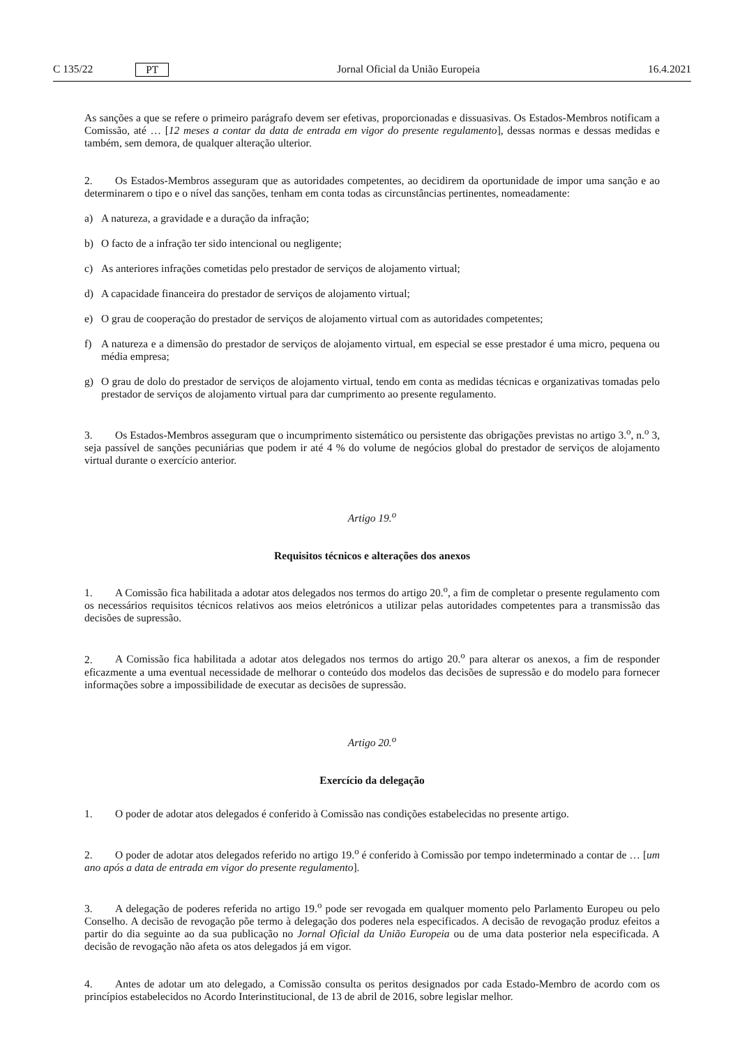C 135/22 PT Jornal Oficial da União Europeia 16.4.2021
As sanções a que se refere o primeiro parágrafo devem ser efetivas, proporcionadas e dissuasivas. Os Estados-Membros notificam a Comissão, até … [12 meses a contar da data de entrada em vigor do presente regulamento], dessas normas e dessas medidas e também, sem demora, de qualquer alteração ulterior.
2. Os Estados-Membros asseguram que as autoridades competentes, ao decidirem da oportunidade de impor uma sanção e ao determinarem o tipo e o nível das sanções, tenham em conta todas as circunstâncias pertinentes, nomeadamente:
a) A natureza, a gravidade e a duração da infração;
b) O facto de a infração ter sido intencional ou negligente;
c) As anteriores infrações cometidas pelo prestador de serviços de alojamento virtual;
d) A capacidade financeira do prestador de serviços de alojamento virtual;
e) O grau de cooperação do prestador de serviços de alojamento virtual com as autoridades competentes;
f) A natureza e a dimensão do prestador de serviços de alojamento virtual, em especial se esse prestador é uma micro, pequena ou média empresa;
g) O grau de dolo do prestador de serviços de alojamento virtual, tendo em conta as medidas técnicas e organizativas tomadas pelo prestador de serviços de alojamento virtual para dar cumprimento ao presente regulamento.
3. Os Estados-Membros asseguram que o incumprimento sistemático ou persistente das obrigações previstas no artigo 3.<sup>o</sup>, n.<sup>o</sup> 3, seja passível de sanções pecuniárias que podem ir até 4 % do volume de negócios global do prestador de serviços de alojamento virtual durante o exercício anterior.
Artigo 19.<sup>o</sup>
Requisitos técnicos e alterações dos anexos
1. A Comissão fica habilitada a adotar atos delegados nos termos do artigo 20.<sup>o</sup>, a fim de completar o presente regulamento com os necessários requisitos técnicos relativos aos meios eletrónicos a utilizar pelas autoridades competentes para a transmissão das decisões de supressão.
2. A Comissão fica habilitada a adotar atos delegados nos termos do artigo 20.<sup>o</sup> para alterar os anexos, a fim de responder eficazmente a uma eventual necessidade de melhorar o conteúdo dos modelos das decisões de supressão e do modelo para fornecer informações sobre a impossibilidade de executar as decisões de supressão.
Artigo 20.<sup>o</sup>
Exercício da delegação
1. O poder de adotar atos delegados é conferido à Comissão nas condições estabelecidas no presente artigo.
2. O poder de adotar atos delegados referido no artigo 19.<sup>o</sup> é conferido à Comissão por tempo indeterminado a contar de … [um ano após a data de entrada em vigor do presente regulamento].
3. A delegação de poderes referida no artigo 19.<sup>o</sup> pode ser revogada em qualquer momento pelo Parlamento Europeu ou pelo Conselho. A decisão de revogação põe termo à delegação dos poderes nela especificados. A decisão de revogação produz efeitos a partir do dia seguinte ao da sua publicação no Jornal Oficial da União Europeia ou de uma data posterior nela especificada. A decisão de revogação não afeta os atos delegados já em vigor.
4. Antes de adotar um ato delegado, a Comissão consulta os peritos designados por cada Estado-Membro de acordo com os princípios estabelecidos no Acordo Interinstitucional, de 13 de abril de 2016, sobre legislar melhor.